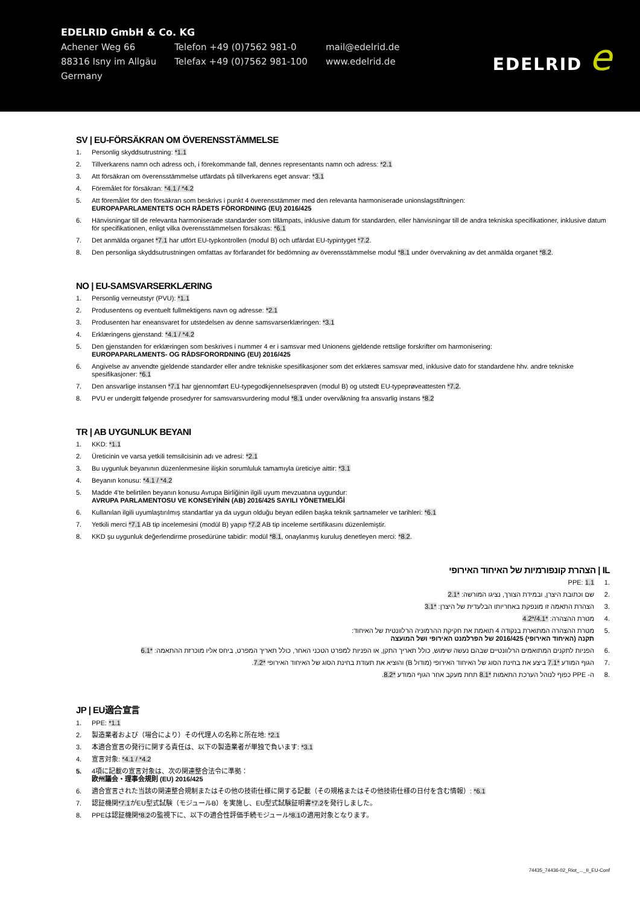EDELRID GmbH & Co. KG
| Achener Weg 66 | Telefon +49 (0)7562 981-0 | mail@edelrid.de |
| 88316 Isny im Allgäu | Telefax +49 (0)7562 981-100 | www.edelrid.de |
| Germany | | |
EDELRID e
SV | EU-FÖRSÄKRAN OM ÖVERENSSTÄMMELSE
1. Personlig skyddsutrustning: *1.1
2. Tillverkarens namn och adress och, i förekommande fall, dennes representants namn och adress: *2.1
3. Att försäkran om överensstämmelse utfärdats på tillverkarens eget ansvar: *3.1
4. Föremålet för försäkran: *4.1 / *4.2
5. Att föremålet för den försäkran som beskrivs i punkt 4 överensstämmer med den relevanta harmoniserade unionslagstiftningen:
EUROPAPARLAMENTETS OCH RÅDETS FÖRORDNING (EU) 2016/425
6. Hänvisningar till de relevanta harmoniserade standarder som tillämpats, inklusive datum för standarden, eller hänvisningar till de andra tekniska specifikationer, inklusive datum för specifikationen, enligt vilka överensstämmelsen försäkras: *6.1
7. Det anmälda organet *7.1 har utfört EU-typkontrollen (modul B) och utfärdat EU-typintyget *7.2.
8. Den personliga skyddsutrustningen omfattas av förfarandet för bedömning av överensstämmelse modul *8.1 under övervakning av det anmälda organet *8.2.
NO | EU-SAMSVARSERKLÆRING
1. Personlig verneutstyr (PVU): *1.1
2. Produsentens og eventuelt fullmektigens navn og adresse: *2.1
3. Produsenten har eneansvaret for utstedelsen av denne samsvarserklæringen: *3.1
4. Erklæringens gjenstand: *4.1 / *4.2
5. Den gjenstanden for erklæringen som beskrives i nummer 4 er i samsvar med Unionens gjeldende rettslige forskrifter om harmonisering:
EUROPAPARLAMENTS- OG RÅDSFORORDNING (EU) 2016/425
6. Angivelse av anvendte gjeldende standarder eller andre tekniske spesifikasjoner som det erklæres samsvar med, inklusive dato for standardene hhv. andre tekniske spesifikasjoner: *6.1
7. Den ansvarlige instansen *7.1 har gjennomført EU-typegodkjennelsesprøven (modul B) og utstedt EU-typeprøveattesten *7.2.
8. PVU er undergitt følgende prosedyrer for samsvarsvurdering modul *8.1 under overvåkning fra ansvarlig instans *8.2
TR | AB UYGUNLUK BEYANI
1. KKD: *1.1
2. Üreticinin ve varsa yetkili temsilcisinin adı ve adresi: *2.1
3. Bu uygunluk beyanının düzenlenmesine ilişkin sorumluluk tamamıyla üreticiye aittir: *3.1
4. Beyanın konusu: *4.1 / *4.2
5. Madde 4'te belirtilen beyanın konusu Avrupa Birliğinin ilgili uyum mevzuatına uygundur:
AVRUPA PARLAMENTOSU VE KONSEYİNİN (AB) 2016/425 SAYILI YÖNETMELİĞİ
6. Kullanılan ilgili uyumlaştırılmış standartlar ya da uygun olduğu beyan edilen başka teknik şartnameler ve tarihleri: *6.1
7. Yetkili merci *7.1 AB tip incelemesini (modül B) yapıp *7.2 AB tip inceleme sertifikasını düzenlemiştir.
8. KKD şu uygunluk değerlendirme prosedürüne tabidir: modül *8.1, onaylanmış kuruluş denetleyen merci: *8.2.
IL | הצהרת קונפורמיות של האיחוד האירופי
.1 PPE: 1.1
.2 שם וכתובת היצרן, ובמידת הצורך, נציגו המורשה: *2.1
.3 הצהרת התאמה זו מונפקת באחריותו הבלעדית של היצרן: *3.1
.4 מטרת ההצהרה: *4.1/*4.2
.5 מטרת ההצהרה המתוארת בנקודה 4 תואמת את חקיקת ההרמוניה הרלוונטית של האיחוד:
תקנה (האיחוד האירופי) 2016/425 של הפרלמנט האירופי ושל המועצה
.6 הפניות לתקנים המתואמים הרלוונטיים שבהם נעשה שימוש, כולל תאריך התקן, או הפניות למפרט הטכני האחר, כולל תאריך המפרט, ביחס אליו מוכרזת ההתאמה: *6.1
.7 הגוף המודע *7.1 ביצע את בחינת הסוג של האיחוד האירופי (מודול B) והוציא את תעודת בחינת הסוג של האיחוד האירופי *7.2.
.8 ה- PPE כפוף לנוהל הערכת התאמות *8.1 תחת מעקב אחר הגוף המודע *8.2.
JP | EU適合宣言
1. PPE: *1.1
2. 製造業者および（場合により）その代理人の名称と所在地: *2.1
3. 本適合宣言の発行に関する責任は、以下の製造業者が単独で負います: *3.1
4. 宣言対象: *4.1 / *4.2
5. 4項に記載の宣言対象は、次の関連整合法令に準拠：
欧州議会・理事会規則 (EU) 2016/425
6. 適合宣言された当該の関連整合規制またはその他の技術仕様に関する記載（その規格またはその他技術仕様の日付を含む情報）: *6.1
7. 認証機関*7.1がEU型式試験（モジュールB）を実施し、EU型式試験証明書*7.2を発行しました。
8. PPEは認証機関*8.2の監視下に、以下の適合性評価手続モジュール*8.1の適用対象となります。
74435_74436-02_Riot_..._II_EU-Conf